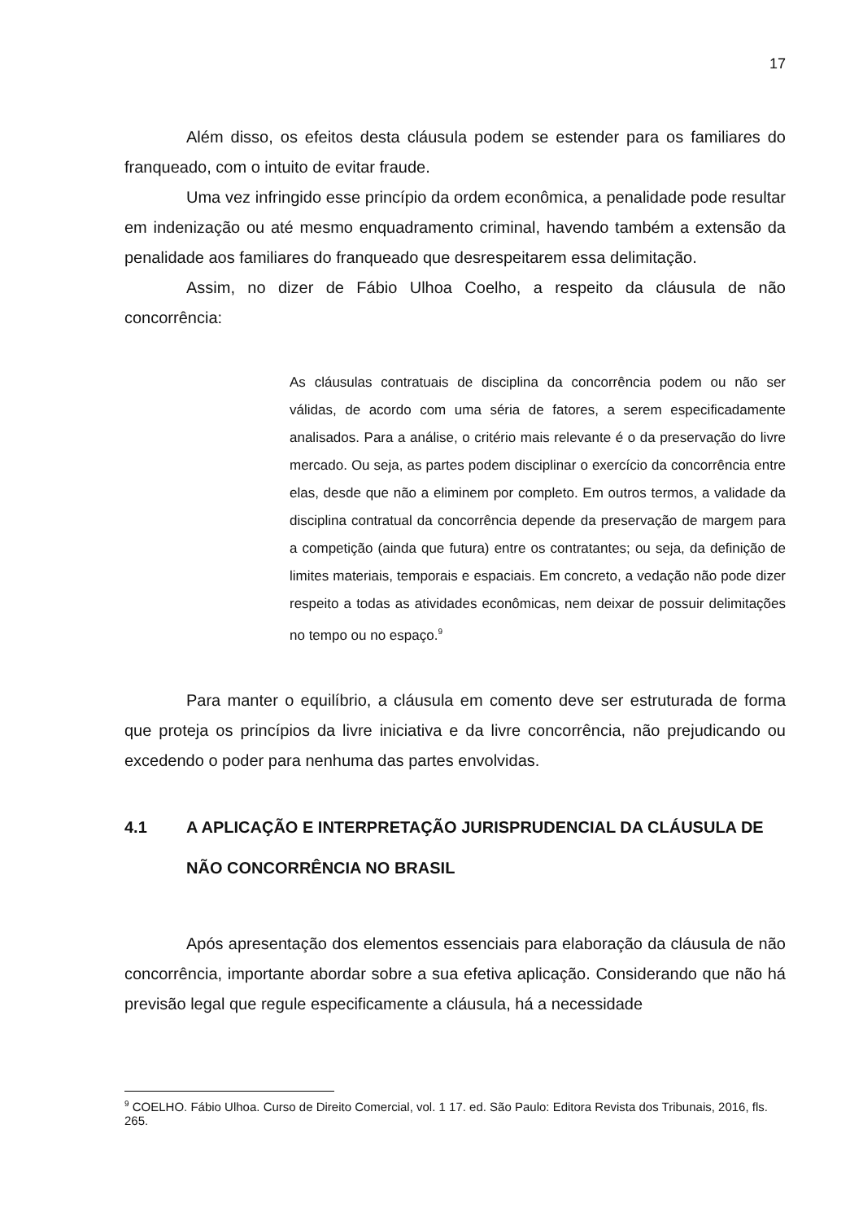17
Além disso, os efeitos desta cláusula podem se estender para os familiares do franqueado, com o intuito de evitar fraude.
Uma vez infringido esse princípio da ordem econômica, a penalidade pode resultar em indenização ou até mesmo enquadramento criminal, havendo também a extensão da penalidade aos familiares do franqueado que desrespeitarem essa delimitação.
Assim, no dizer de Fábio Ulhoa Coelho, a respeito da cláusula de não concorrência:
As cláusulas contratuais de disciplina da concorrência podem ou não ser válidas, de acordo com uma séria de fatores, a serem especificadamente analisados. Para a análise, o critério mais relevante é o da preservação do livre mercado. Ou seja, as partes podem disciplinar o exercício da concorrência entre elas, desde que não a eliminem por completo. Em outros termos, a validade da disciplina contratual da concorrência depende da preservação de margem para a competição (ainda que futura) entre os contratantes; ou seja, da definição de limites materiais, temporais e espaciais. Em concreto, a vedação não pode dizer respeito a todas as atividades econômicas, nem deixar de possuir delimitações no tempo ou no espaço.<sup>9</sup>
Para manter o equilíbrio, a cláusula em comento deve ser estruturada de forma que proteja os princípios da livre iniciativa e da livre concorrência, não prejudicando ou excedendo o poder para nenhuma das partes envolvidas.
4.1 A APLICAÇÃO E INTERPRETAÇÃO JURISPRUDENCIAL DA CLÁUSULA DE NÃO CONCORRÊNCIA NO BRASIL
Após apresentação dos elementos essenciais para elaboração da cláusula de não concorrência, importante abordar sobre a sua efetiva aplicação. Considerando que não há previsão legal que regule especificamente a cláusula, há a necessidade
<sup>9</sup> COELHO. Fábio Ulhoa. Curso de Direito Comercial, vol. 1 17. ed. São Paulo: Editora Revista dos Tribunais, 2016, fls. 265.